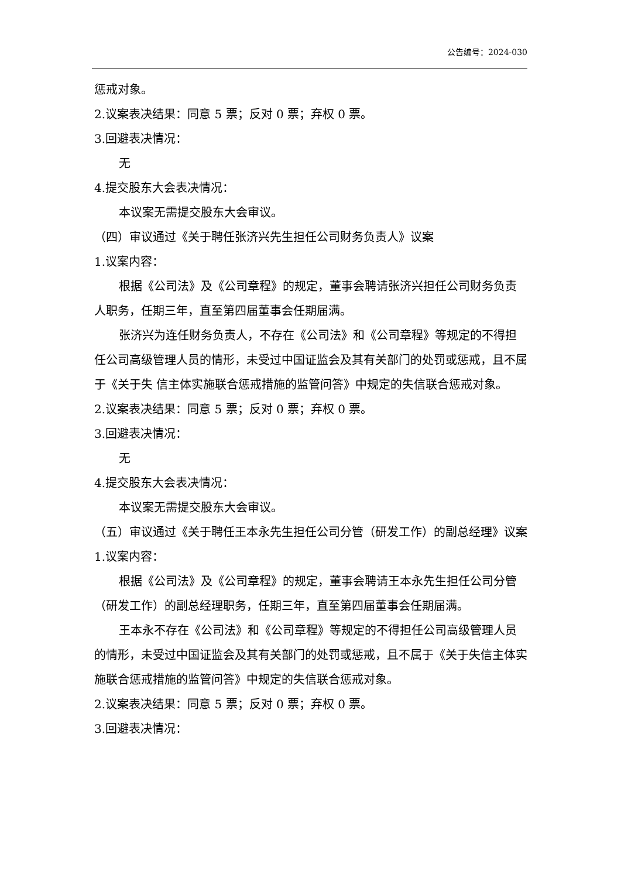公告编号：2024-030
惩戒对象。
2.议案表决结果：同意 5 票；反对 0 票；弃权 0 票。
3.回避表决情况：
无
4.提交股东大会表决情况：
本议案无需提交股东大会审议。
（四）审议通过《关于聘任张济兴先生担任公司财务负责人》议案
1.议案内容：
根据《公司法》及《公司章程》的规定，董事会聘请张济兴担任公司财务负责人职务，任期三年，直至第四届董事会任期届满。
张济兴为连任财务负责人，不存在《公司法》和《公司章程》等规定的不得担任公司高级管理人员的情形，未受过中国证监会及其有关部门的处罚或惩戒，且不属于《关于失 信主体实施联合惩戒措施的监管问答》中规定的失信联合惩戒对象。
2.议案表决结果：同意 5 票；反对 0 票；弃权 0 票。
3.回避表决情况：
无
4.提交股东大会表决情况：
本议案无需提交股东大会审议。
（五）审议通过《关于聘任王本永先生担任公司分管（研发工作）的副总经理》议案
1.议案内容：
根据《公司法》及《公司章程》的规定，董事会聘请王本永先生担任公司分管（研发工作）的副总经理职务，任期三年，直至第四届董事会任期届满。
王本永不存在《公司法》和《公司章程》等规定的不得担任公司高级管理人员的情形，未受过中国证监会及其有关部门的处罚或惩戒，且不属于《关于失信主体实施联合惩戒措施的监管问答》中规定的失信联合惩戒对象。
2.议案表决结果：同意 5 票；反对 0 票；弃权 0 票。
3.回避表决情况：